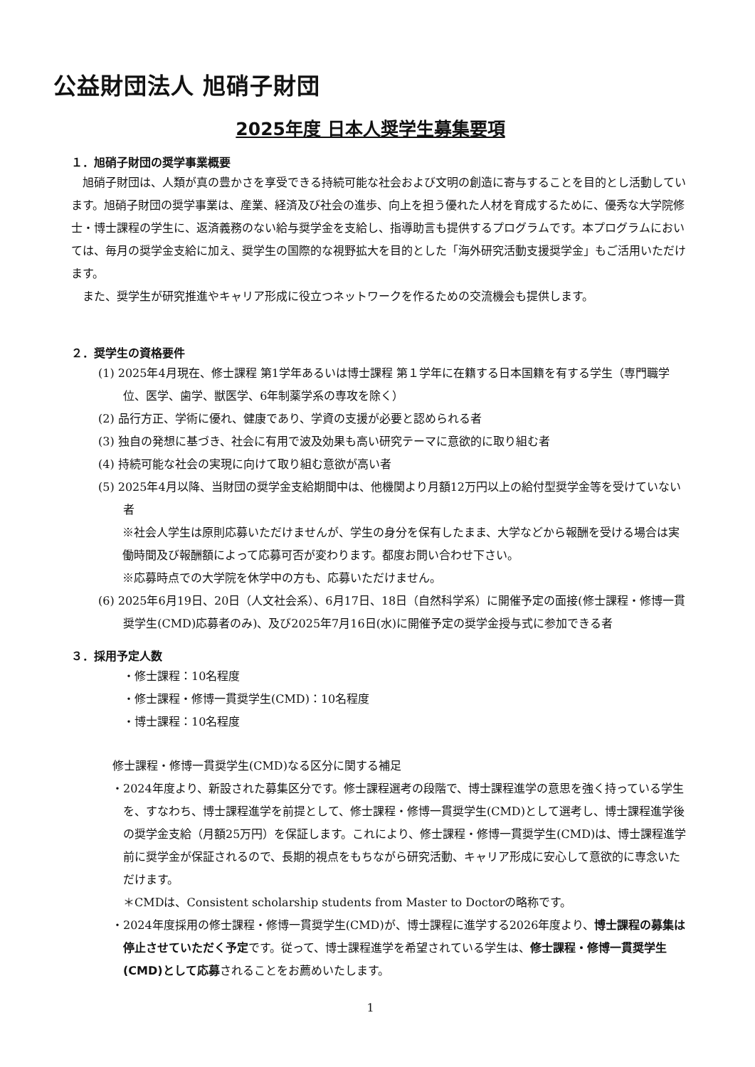公益財団法人 旭硝子財団
2025年度 日本人奨学生募集要項
１．旭硝子財団の奨学事業概要
旭硝子財団は、人類が真の豊かさを享受できる持続可能な社会および文明の創造に寄与することを目的とし活動しています。旭硝子財団の奨学事業は、産業、経済及び社会の進歩、向上を担う優れた人材を育成するために、優秀な大学院修士・博士課程の学生に、返済義務のない給与奨学金を支給し、指導助言も提供するプログラムです。本プログラムにおいては、毎月の奨学金支給に加え、奨学生の国際的な視野拡大を目的とした「海外研究活動支援奨学金」もご活用いただけます。
また、奨学生が研究推進やキャリア形成に役立つネットワークを作るための交流機会も提供します。
２．奨学生の資格要件
(1) 2025年4月現在、修士課程 第1学年あるいは博士課程 第１学年に在籍する日本国籍を有する学生（専門職学位、医学、歯学、獣医学、6年制薬学系の専攻を除く）
(2) 品行方正、学術に優れ、健康であり、学資の支援が必要と認められる者
(3) 独自の発想に基づき、社会に有用で波及効果も高い研究テーマに意欲的に取り組む者
(4) 持続可能な社会の実現に向けて取り組む意欲が高い者
(5) 2025年4月以降、当財団の奨学金支給期間中は、他機関より月額12万円以上の給付型奨学金等を受けていない者
※社会人学生は原則応募いただけませんが、学生の身分を保有したまま、大学などから報酬を受ける場合は実働時間及び報酬額によって応募可否が変わります。都度お問い合わせ下さい。
※応募時点での大学院を休学中の方も、応募いただけません。
(6) 2025年6月19日、20日（人文社会系）、6月17日、18日（自然科学系）に開催予定の面接(修士課程・修博一貫奨学生(CMD)応募者のみ)、及び2025年7月16日(水)に開催予定の奨学金授与式に参加できる者
３．採用予定人数
・修士課程：10名程度
・修士課程・修博一貫奨学生(CMD)：10名程度
・博士課程：10名程度
修士課程・修博一貫奨学生(CMD)なる区分に関する補足
・2024年度より、新設された募集区分です。修士課程選考の段階で、博士課程進学の意思を強く持っている学生を、すなわち、博士課程進学を前提として、修士課程・修博一貫奨学生(CMD)として選考し、博士課程進学後の奨学金支給（月額25万円）を保証します。これにより、修士課程・修博一貫奨学生(CMD)は、博士課程進学前に奨学金が保証されるので、長期的視点をもちながら研究活動、キャリア形成に安心して意欲的に専念いただけます。
＊CMDは、Consistent scholarship students from Master to Doctorの略称です。
・2024年度採用の修士課程・修博一貫奨学生(CMD)が、博士課程に進学する2026年度より、博士課程の募集は停止させていただく予定です。従って、博士課程進学を希望されている学生は、修士課程・修博一貫奨学生(CMD)として応募されることをお薦めいたします。
1